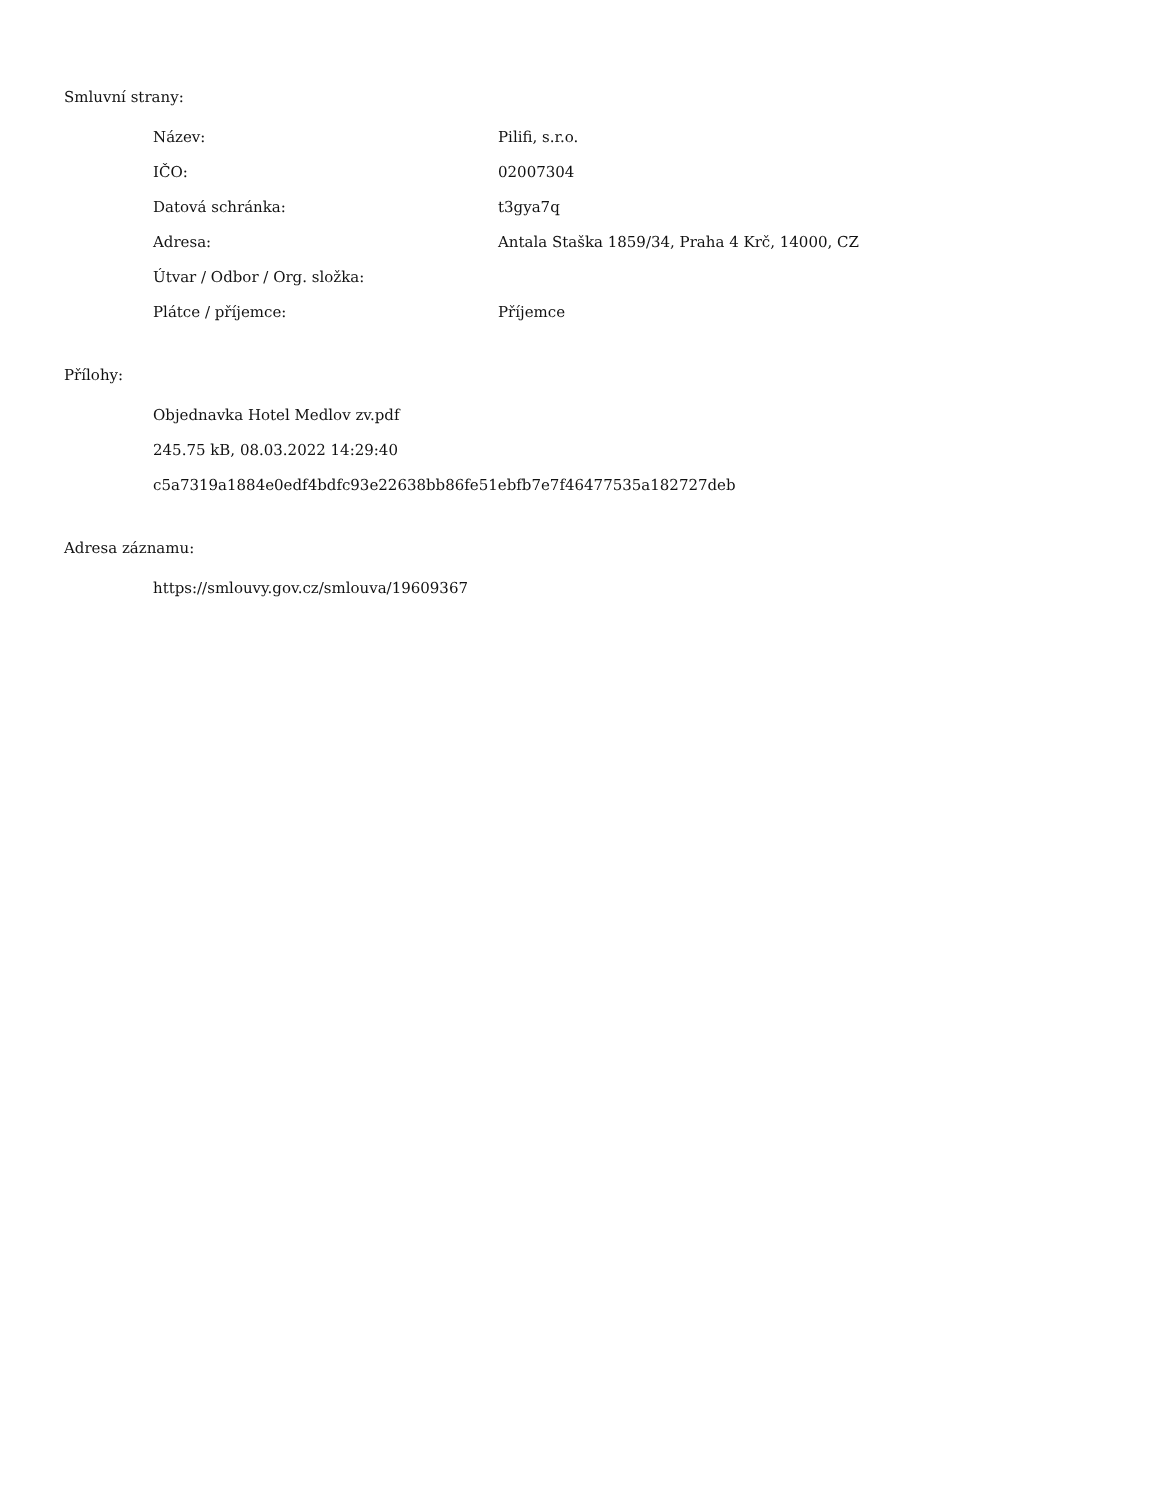Smluvní strany:
| Název: | Pilifi, s.r.o. |
| IČO: | 02007304 |
| Datová schránka: | t3gya7q |
| Adresa: | Antala Staška 1859/34, Praha 4 Krč, 14000, CZ |
| Útvar / Odbor / Org. složka: | |
| Plátce / příjemce: | Příjemce |
Přílohy:
Objednavka Hotel Medlov zv.pdf
245.75 kB, 08.03.2022 14:29:40
c5a7319a1884e0edf4bdfc93e22638bb86fe51ebfb7e7f46477535a182727deb
Adresa záznamu:
https://smlouvy.gov.cz/smlouva/19609367